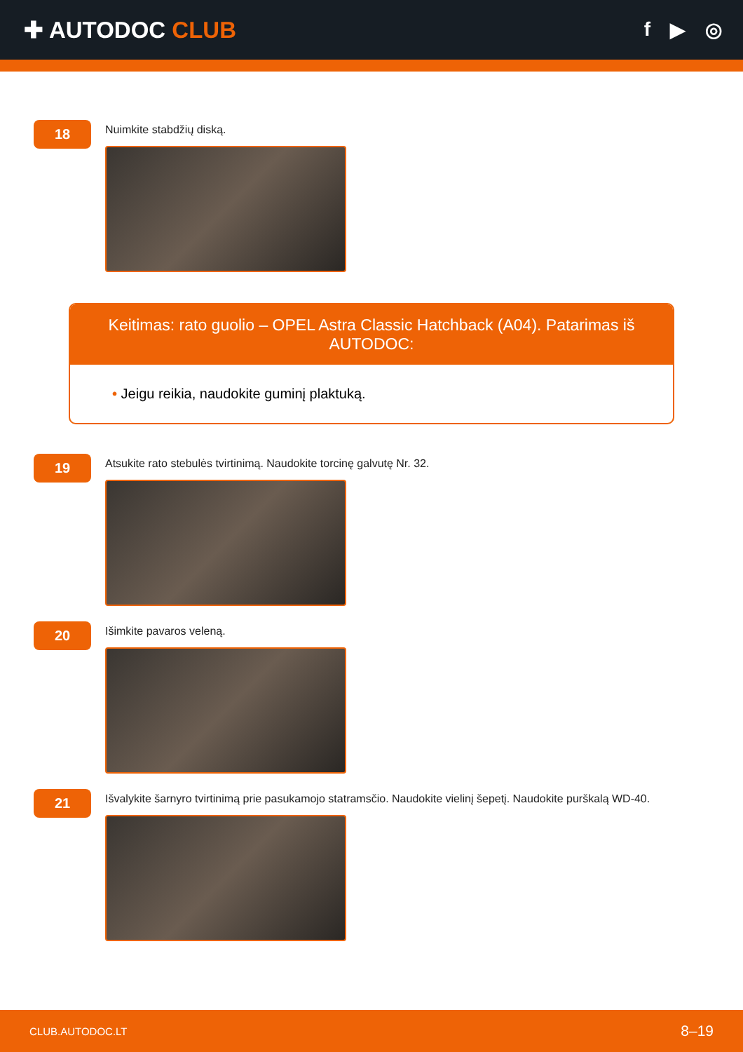✚ AUTODOC CLUB
f ▶ ◎
18
Nuimkite stabdžių diską.
Keitimas: rato guolio – OPEL Astra Classic Hatchback (A04). Patarimas iš AUTODOC:
• Jeigu reikia, naudokite guminį plaktuką.
19
Atsukite rato stebulės tvirtinimą. Naudokite torcinę galvutę Nr. 32.
20
Išimkite pavaros veleną.
21
Išvalykite šarnyro tvirtinimą prie pasukamojo statramsčio. Naudokite vielinį šepetį. Naudokite purškalą WD-40.
CLUB.AUTODOC.LT 8–19